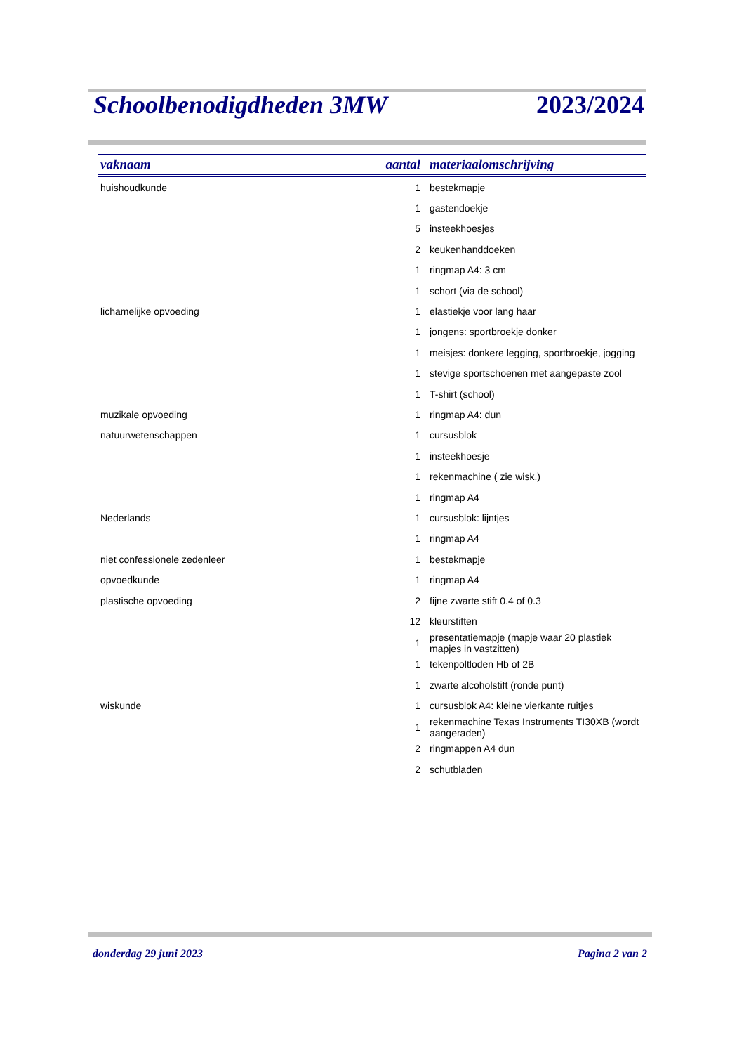Schoolbenodigdheden 3MW 2023/2024
| vaknaam | aantal | materiaalomschrijving |
| --- | --- | --- |
| huishoudkunde | 1 | bestekmapje |
| | 1 | gastendoekje |
| | 5 | insteekhoesjes |
| | 2 | keukenhanddoeken |
| | 1 | ringmap A4: 3 cm |
| | 1 | schort (via de school) |
| lichamelijke opvoeding | 1 | elastiekje voor lang haar |
| | 1 | jongens: sportbroekje donker |
| | 1 | meisjes: donkere legging, sportbroekje, jogging |
| | 1 | stevige sportschoenen met aangepaste zool |
| | 1 | T-shirt (school) |
| muzikale opvoeding | 1 | ringmap A4: dun |
| natuurwetenschappen | 1 | cursusblok |
| | 1 | insteekhoesje |
| | 1 | rekenmachine ( zie wisk.) |
| | 1 | ringmap A4 |
| Nederlands | 1 | cursusblok: lijntjes |
| | 1 | ringmap A4 |
| niet confessionele zedenleer | 1 | bestekmapje |
| opvoedkunde | 1 | ringmap A4 |
| plastische opvoeding | 2 | fijne zwarte stift 0.4 of 0.3 |
| | 12 | kleurstiften |
| | 1 | presentatiemapje (mapje waar 20 plastiek mapjes in vastzitten) |
| | 1 | tekenpoltloden Hb of 2B |
| | 1 | zwarte alcoholstift (ronde punt) |
| wiskunde | 1 | cursusblok A4: kleine vierkante ruitjes |
| | 1 | rekenmachine Texas Instruments TI30XB (wordt aangeraden) |
| | 2 | ringmappen A4 dun |
| | 2 | schutbladen |
donderdag 29 juni 2023 Pagina 2 van 2